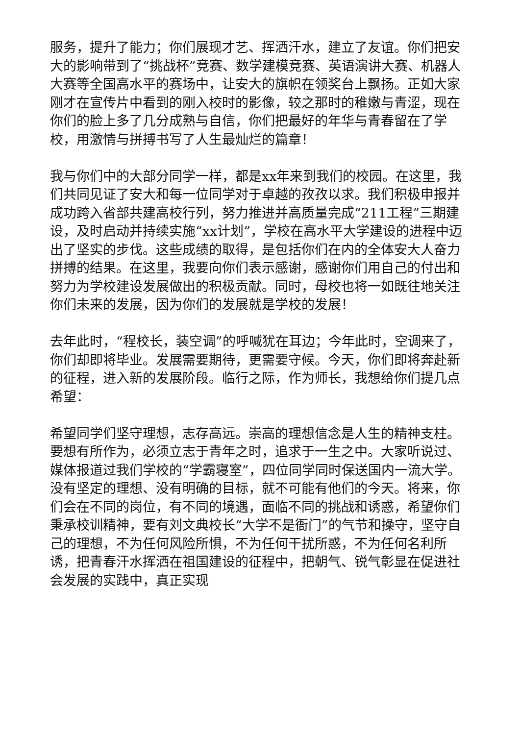服务，提升了能力；你们展现才艺、挥洒汗水，建立了友谊。你们把安大的影响带到了“挑战杯”竞赛、数学建模竞赛、英语演讲大赛、机器人大赛等全国高水平的赛场中，让安大的旗帜在领奖台上飘扬。正如大家刚才在宣传片中看到的刚入校时的影像，较之那时的稚嫩与青涩，现在你们的脸上多了几分成熟与自信，你们把最好的年华与青春留在了学校，用激情与拼搏书写了人生最灿烂的篇章！
我与你们中的大部分同学一样，都是xx年来到我们的校园。在这里，我们共同见证了安大和每一位同学对于卓越的孜孜以求。我们积极申报并成功跨入省部共建高校行列，努力推进并高质量完成“211工程”三期建设，及时启动并持续实施“xx计划”，学校在高水平大学建设的进程中迈出了坚实的步伐。这些成绩的取得，是包括你们在内的全体安大人奋力拼搏的结果。在这里，我要向你们表示感谢，感谢你们用自己的付出和努力为学校建设发展做出的积极贡献。同时，母校也将一如既往地关注你们未来的发展，因为你们的发展就是学校的发展！
去年此时，“程校长，装空调”的呼喊犹在耳边；今年此时，空调来了，你们却即将毕业。发展需要期待，更需要守候。今天，你们即将奔赴新的征程，进入新的发展阶段。临行之际，作为师长，我想给你们提几点希望：
希望同学们坚守理想，志存高远。崇高的理想信念是人生的精神支柱。要想有所作为，必须立志于青年之时，追求于一生之中。大家听说过、媒体报道过我们学校的“学霸寝室”，四位同学同时保送国内一流大学。没有坚定的理想、没有明确的目标，就不可能有他们的今天。将来，你们会在不同的岗位，有不同的境遇，面临不同的挑战和诱惑，希望你们秉承校训精神，要有刘文典校长“大学不是衙门”的气节和操守，坚守自己的理想，不为任何风险所惧，不为任何干扰所惑，不为任何名利所诱，把青春汗水挥洒在祖国建设的征程中，把朝气、锐气彰显在促进社会发展的实践中，真正实现